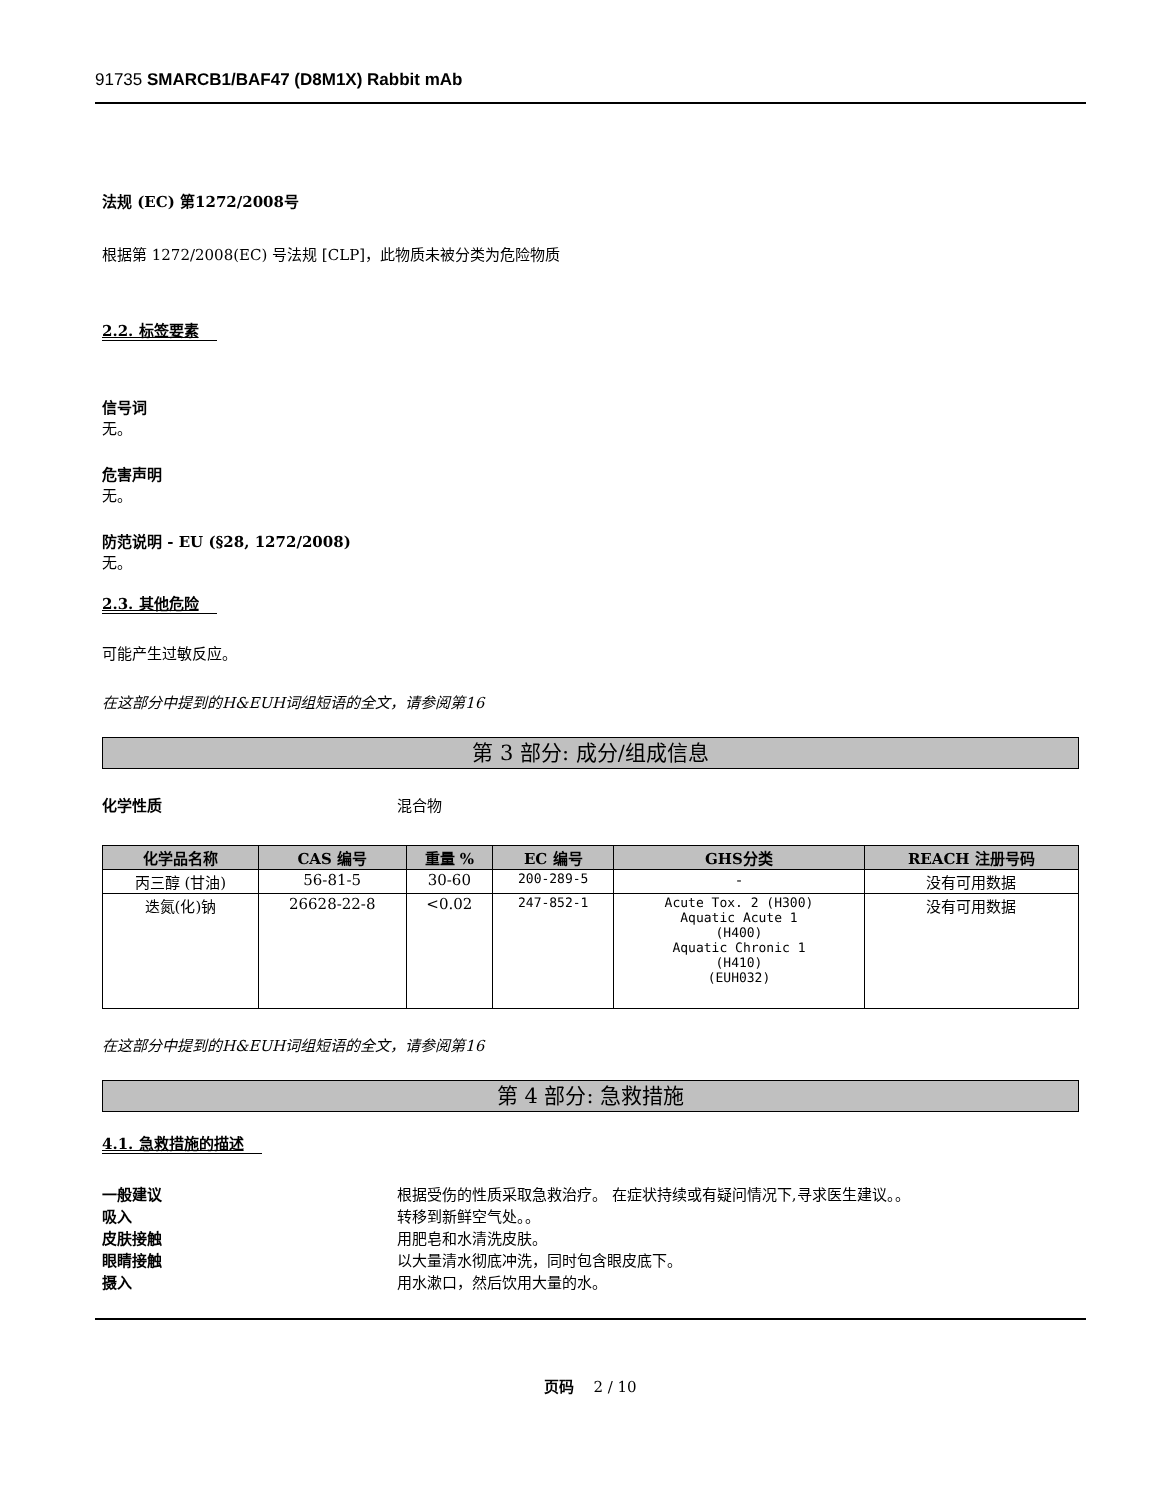91735 SMARCB1/BAF47 (D8M1X) Rabbit mAb
法规 (EC) 第1272/2008号
根据第 1272/2008(EC) 号法规 [CLP]，此物质未被分类为危险物质
2.2. 标签要素
信号词
无。
危害声明
无。
防范说明 - EU (§28, 1272/2008)
无。
2.3. 其他危险
可能产生过敏反应。
在这部分中提到的H&EUH词组短语的全文，请参阅第16
第 3 部分: 成分/组成信息
化学性质 混合物
| 化学品名称 | CAS 编号 | 重量 % | EC 编号 | GHS分类 | REACH 注册号码 |
| --- | --- | --- | --- | --- | --- |
| 丙三醇 (甘油) | 56-81-5 | 30-60 | 200-289-5 | - | 没有可用数据 |
| 迭氮(化)钠 | 26628-22-8 | <0.02 | 247-852-1 | Acute Tox. 2 (H300) Aquatic Acute 1 (H400) Aquatic Chronic 1 (H410) (EUH032) | 没有可用数据 |
在这部分中提到的H&EUH词组短语的全文，请参阅第16
第 4 部分: 急救措施
4.1. 急救措施的描述
一般建议 根据受伤的性质采取急救治疗。 在症状持续或有疑问情况下,寻求医生建议。。
吸入 转移到新鲜空气处。。
皮肤接触 用肥皂和水清洗皮肤。
眼睛接触 以大量清水彻底冲洗，同时包含眼皮底下。
摄入 用水漱口，然后饮用大量的水。
页码 2 / 10